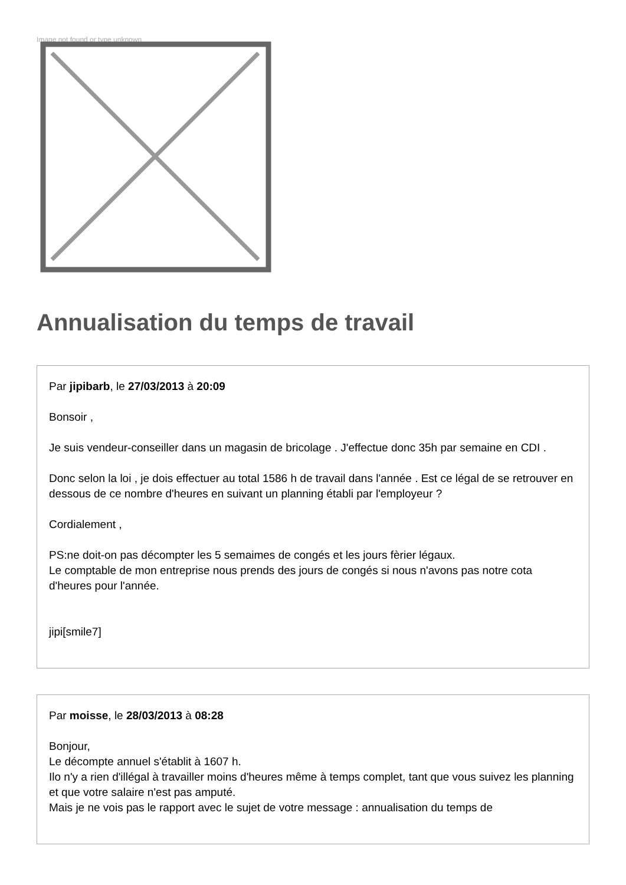Image not found or type unknown
Annualisation du temps de travail
Par jipibarb, le 27/03/2013 à 20:09
Bonsoir ,
Je suis vendeur-conseiller dans un magasin de bricolage . J'effectue donc 35h par semaine en CDI .
Donc selon la loi , je dois effectuer au total 1586 h de travail dans l'année . Est ce légal de se retrouver en dessous de ce nombre d'heures en suivant un planning établi par l'employeur ?
Cordialement ,
PS:ne doit-on pas décompter les 5 semaimes de congés et les jours fèrier légaux.
Le comptable de mon entreprise nous prends des jours de congés si nous n'avons pas notre cota d'heures pour l'année.
jipi[smile7]
Par moisse, le 28/03/2013 à 08:28
Bonjour,
Le décompte annuel s'établit à 1607 h.
Ilo n'y a rien d'illégal à travailler moins d'heures même à temps complet, tant que vous suivez les planning et que votre salaire n'est pas amputé.
Mais je ne vois pas le rapport avec le sujet de votre message : annualisation du temps de